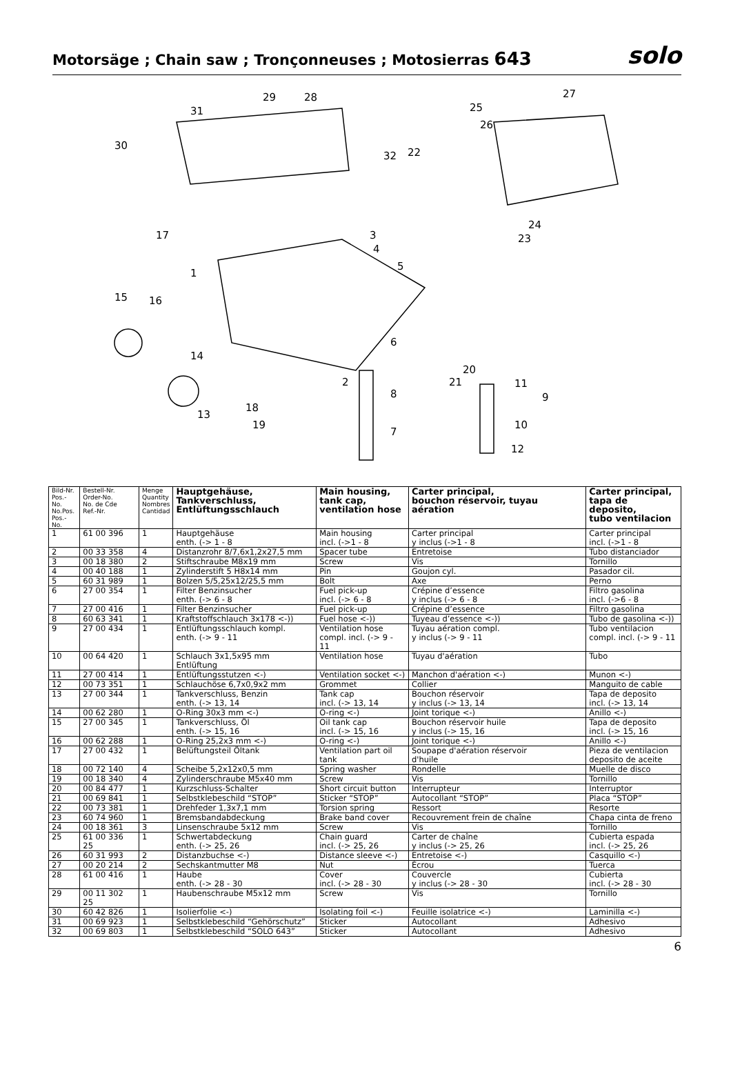Motorsäge ; Chain saw ; Tronçonneuses ; Motosierras 643
solo
31
29 28 27
25
26
30
32 22
24
23 17 3
4
5
1
15 16
6
14
20
21 2
8
11
9
13
18
19
7
10
12
| Bild-Nr. Pos.-No. No.Pos. Pos.-No. | Bestell-Nr. Order-No. No. de Cde Ref.-Nr. | Menge Quantity Nombres Cantidad | Hauptgehäuse, Tankverschluss, Entlüftungsschlauch | Main housing, tank cap, ventilation hose | Carter principal, bouchon réservoir, tuyau aération | Carter principal, tapa de deposito, tubo ventilacion |
| --- | --- | --- | --- | --- | --- | --- |
| 1 | 61 00 396 | 1 | Hauptgehäuse enth. (-> 1 - 8 | Main housing incl. (->1 - 8 | Carter principal y inclus (->1 - 8 | Carter principal incl. (->1 - 8 |
| 2 | 00 33 358 | 4 | Distanzrohr 8/7,6x1,2x27,5 mm | Spacer tube | Entretoise | Tubo distanciador |
| 3 | 00 18 380 | 2 | Stiftschraube M8x19 mm | Screw | Vis | Tornillo |
| 4 | 00 40 188 | 1 | Zylinderstift 5 H8x14 mm | Pin | Goujon cyl. | Pasador cil. |
| 5 | 60 31 989 | 1 | Bolzen 5/5,25x12/25,5 mm | Bolt | Axe | Perno |
| 6 | 27 00 354 | 1 | Filter Benzinsucher enth. (-> 6 - 8 | Fuel pick-up incl. (-> 6 - 8 | Crépine d’essence y inclus (-> 6 - 8 | Filtro gasolina incl. (->6 - 8 |
| 7 | 27 00 416 | 1 | Filter Benzinsucher | Fuel pick-up | Crépine d’essence | Filtro gasolina |
| 8 | 60 63 341 | 1 | Kraftstoffschlauch 3x178 <-)) | Fuel hose <-)) | Tuyeau d’essence <-)) | Tubo de gasolina <-)) |
| 9 | 27 00 434 | 1 | Entlüftungsschlauch kompl. enth. (-> 9 - 11 | Ventilation hose compl. incl. (-> 9 - 11 | Tuyau aération compl. y inclus (-> 9 - 11 | Tubo ventilacion compl. incl. (-> 9 - 11 |
| 10 | 00 64 420 | 1 | Schlauch 3x1,5x95 mm Entlüftung | Ventilation hose | Tuyau d'aération | Tubo |
| 11 | 27 00 414 | 1 | Entlüftungsstutzen <-) | Ventilation socket <-) | Manchon d'aération <-) | Munon <-) |
| 12 | 00 73 351 | 1 | Schlauchöse 6,7x0,9x2 mm | Grommet | Collier | Manguito de cable |
| 13 | 27 00 344 | 1 | Tankverschluss, Benzin enth. (-> 13, 14 | Tank cap incl. (-> 13, 14 | Bouchon réservoir y inclus (-> 13, 14 | Tapa de deposito incl. (-> 13, 14 |
| 14 | 00 62 280 | 1 | O-Ring 30x3 mm <-) | O-ring <-) | Joint torique <-) | Anillo <-) |
| 15 | 27 00 345 | 1 | Tankverschluss, Öl enth. (-> 15, 16 | Oil tank cap incl. (-> 15, 16 | Bouchon réservoir huile y inclus (-> 15, 16 | Tapa de deposito incl. (-> 15, 16 |
| 16 | 00 62 288 | 1 | O-Ring 25,2x3 mm <-) | O-ring <-) | Joint torique <-) | Anillo <-) |
| 17 | 27 00 432 | 1 | Belüftungsteil Öltank | Ventilation part oil tank | Soupape d'aération réservoir d'huile | Pieza de ventilacion deposito de aceite |
| 18 | 00 72 140 | 4 | Scheibe 5,2x12x0,5 mm | Spring washer | Rondelle | Muelle de disco |
| 19 | 00 18 340 | 4 | Zylinderschraube M5x40 mm | Screw | Vis | Tornillo |
| 20 | 00 84 477 | 1 | Kurzschluss-Schalter | Short circuit button | Interrupteur | Interruptor |
| 21 | 00 69 841 | 1 | Selbstklebeschild “STOP” | Sticker “STOP” | Autocollant “STOP” | Placa “STOP” |
| 22 | 00 73 381 | 1 | Drehfeder 1,3x7,1 mm | Torsion spring | Ressort | Resorte |
| 23 | 60 74 960 | 1 | Bremsbandabdeckung | Brake band cover | Recouvrement frein de chaîne | Chapa cinta de freno |
| 24 | 00 18 361 | 3 | Linsenschraube 5x12 mm | Screw | Vis | Tornillo |
| 25 | 61 00 336 25 | 1 | Schwertabdeckung enth. (-> 25, 26 | Chain guard incl. (-> 25, 26 | Carter de chaîne y inclus (-> 25, 26 | Cubierta espada incl. (-> 25, 26 |
| 26 | 60 31 993 | 2 | Distanzbuchse <-) | Distance sleeve <-) | Entretoise <-) | Casquillo <-) |
| 27 | 00 20 214 | 2 | Sechskantmutter M8 | Nut | Écrou | Tuerca |
| 28 | 61 00 416 | 1 | Haube enth. (-> 28 - 30 | Cover incl. (-> 28 - 30 | Couvercle y inclus (-> 28 - 30 | Cubierta incl. (-> 28 - 30 |
| 29 | 00 11 302 25 | 1 | Haubenschraube M5x12 mm | Screw | Vis | Tornillo |
| 30 | 60 42 826 | 1 | Isolierfolie <-) | Isolating foil <-) | Feuille isolatrice <-) | Laminilla <-) |
| 31 | 00 69 923 | 1 | Selbstklebeschild “Gehörschutz” | Sticker | Autocollant | Adhesivo |
| 32 | 00 69 803 | 1 | Selbstklebeschild “SOLO 643” | Sticker | Autocollant | Adhesivo |
6